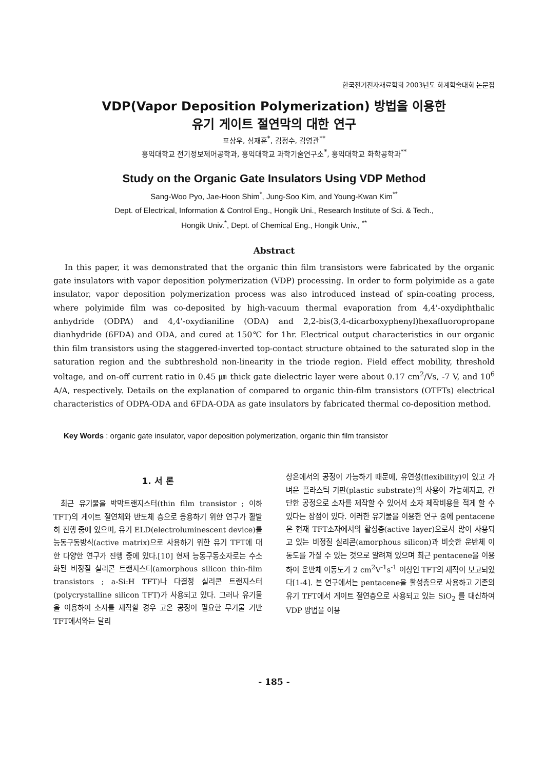한국전기전자재료학회 2003년도 하계학술대회 논문집
VDP(Vapor Deposition Polymerization) 방법을 이용한
유기 게이트 절연막의 대한 연구
표상우, 심재훈<sup>*</sup>, 김정수, 김영관<sup>**</sup>
홍익대학교 전기정보제어공학과, 홍익대학교 과학기술연구소<sup>*</sup>, 홍익대학교 화학공학과<sup>**</sup>
Study on the Organic Gate Insulators Using VDP Method
Sang-Woo Pyo, Jae-Hoon Shim<sup>*</sup>, Jung-Soo Kim, and Young-Kwan Kim<sup>**</sup>
Dept. of Electrical, Information & Control Eng., Hongik Uni., Research Institute of Sci. & Tech.,
Hongik Univ.<sup>*</sup>, Dept. of Chemical Eng., Hongik Univ., <sup>**</sup>
Abstract
In this paper, it was demonstrated that the organic thin film transistors were fabricated by the organic gate insulators with vapor deposition polymerization (VDP) processing. In order to form polyimide as a gate insulator, vapor deposition polymerization process was also introduced instead of spin-coating process, where polyimide film was co-deposited by high-vacuum thermal evaporation from 4,4'-oxydiphthalic anhydride (ODPA) and 4,4'-oxydianiline (ODA) and 2,2-bis(3,4-dicarboxyphenyl)hexafluoropropane dianhydride (6FDA) and ODA, and cured at 150℃ for 1hr. Electrical output characteristics in our organic thin film transistors using the staggered-inverted top-contact structure obtained to the saturated slop in the saturation region and the subthreshold non-linearity in the triode region. Field effect mobility, threshold voltage, and on-off current ratio in 0.45 ㎛ thick gate dielectric layer were about 0.17 cm<sup>2</sup>/Vs, -7 V, and 10<sup>6</sup> A/A, respectively. Details on the explanation of compared to organic thin-film transistors (OTFTs) electrical characteristics of ODPA-ODA and 6FDA-ODA as gate insulators by fabricated thermal co-deposition method.
Key Words : organic gate insulator, vapor deposition polymerization, organic thin film transistor
1. 서 론
최근 유기물을 박막트랜지스터(thin film transistor ; 이하 TFT)의 게이트 절연체와 반도체 층으로 응용하기 위한 연구가 활발히 진행 중에 있으며, 유기 ELD(electroluminescent device)를 능동구동방식(active matrix)으로 사용하기 위한 유기 TFT에 대한 다양한 연구가 진행 중에 있다.[10] 현재 능동구동소자로는 수소화된 비정질 실리콘 트랜지스터(amorphous silicon thin-film transistors ; a-Si:H TFT)나 다결정 실리콘 트랜지스터(polycrystalline silicon TFT)가 사용되고 있다. 그러나 유기물을 이용하여 소자를 제작할 경우 고온 공정이 필요한 무기물 기반 TFT에서와는 달리
상온에서의 공정이 가능하기 때문에, 유연성(flexibility)이 있고 가벼운 플라스틱 기판(plastic substrate)의 사용이 가능해지고, 간단한 공정으로 소자를 제작할 수 있어서 소자 제작비용을 적게 할 수 있다는 장점이 있다. 이러한 유기물을 이용한 연구 중에 pentacene은 현재 TFT소자에서의 활성층(active layer)으로서 많이 사용되고 있는 비정질 실리콘(amorphous silicon)과 비슷한 운반체 이동도를 가질 수 있는 것으로 알려져 있으며 최근 pentacene을 이용하여 운반체 이동도가 2 cm<sup>2</sup>V<sup>-1</sup>s<sup>-1</sup> 이상인 TFT의 제작이 보고되었다[1-4]. 본 연구에서는 pentacene을 활성층으로 사용하고 기존의 유기 TFT에서 게이트 절연층으로 사용되고 있는 SiO<sub>2</sub> 를 대신하여 VDP 방법을 이용
- 185 -